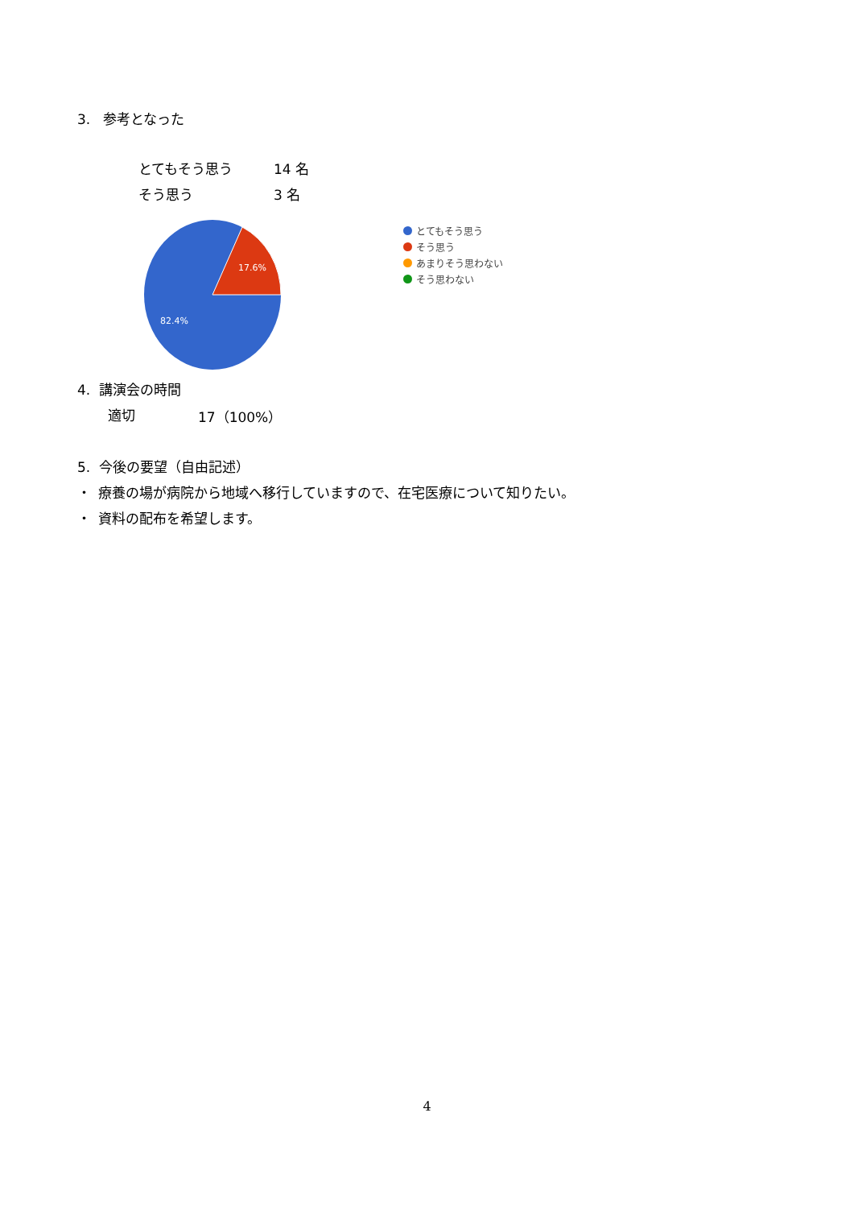3. 参考となった
とてもそう思う 14 名
そう思う 3 名
17.6%
82.4%
とてもそう思う
そう思う
あまりそう思わない
そう思わない
4. 講演会の時間
適切 17（100%）
5. 今後の要望（自由記述）
・ 療養の場が病院から地域へ移行していますので、在宅医療について知りたい。
・ 資料の配布を希望します。
4